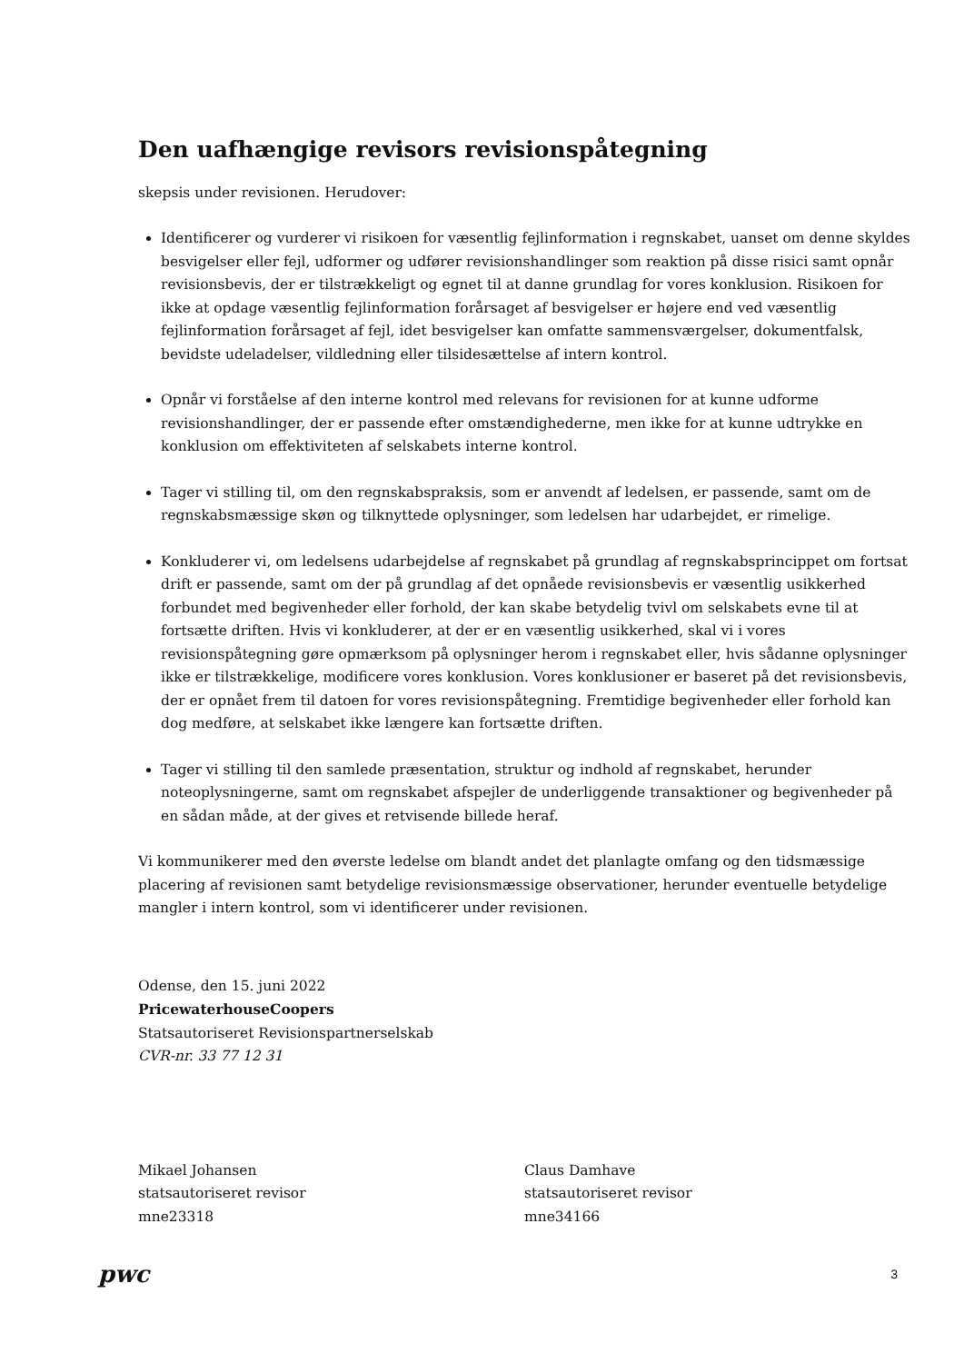Den uafhængige revisors revisionspåtegning
skepsis under revisionen. Herudover:
Identificerer og vurderer vi risikoen for væsentlig fejlinformation i regnskabet, uanset om denne skyldes besvigelser eller fejl, udformer og udfører revisionshandlinger som reaktion på disse risici samt opnår revisionsbevis, der er tilstrækkeligt og egnet til at danne grundlag for vores konklusion. Risikoen for ikke at opdage væsentlig fejlinformation forårsaget af besvigelser er højere end ved væsentlig fejlinformation forårsaget af fejl, idet besvigelser kan omfatte sammensværgelser, dokumentfalsk, bevidste udeladelser, vildledning eller tilsidesættelse af intern kontrol.
Opnår vi forståelse af den interne kontrol med relevans for revisionen for at kunne udforme revisionshandlinger, der er passende efter omstændighederne, men ikke for at kunne udtrykke en konklusion om effektiviteten af selskabets interne kontrol.
Tager vi stilling til, om den regnskabspraksis, som er anvendt af ledelsen, er passende, samt om de regnskabsmæssige skøn og tilknyttede oplysninger, som ledelsen har udarbejdet, er rimelige.
Konkluderer vi, om ledelsens udarbejdelse af regnskabet på grundlag af regnskabsprincippet om fortsat drift er passende, samt om der på grundlag af det opnåede revisionsbevis er væsentlig usikkerhed forbundet med begivenheder eller forhold, der kan skabe betydelig tvivl om selskabets evne til at fortsætte driften. Hvis vi konkluderer, at der er en væsentlig usikkerhed, skal vi i vores revisionspåtegning gøre opmærksom på oplysninger herom i regnskabet eller, hvis sådanne oplysninger ikke er tilstrækkelige, modificere vores konklusion. Vores konklusioner er baseret på det revisionsbevis, der er opnået frem til datoen for vores revisionspåtegning. Fremtidige begivenheder eller forhold kan dog medføre, at selskabet ikke længere kan fortsætte driften.
Tager vi stilling til den samlede præsentation, struktur og indhold af regnskabet, herunder noteoplysningerne, samt om regnskabet afspejler de underliggende transaktioner og begivenheder på en sådan måde, at der gives et retvisende billede heraf.
Vi kommunikerer med den øverste ledelse om blandt andet det planlagte omfang og den tidsmæssige placering af revisionen samt betydelige revisionsmæssige observationer, herunder eventuelle betydelige mangler i intern kontrol, som vi identificerer under revisionen.
Odense, den 15. juni 2022
PricewaterhouseCoopers
Statsautoriseret Revisionspartnerselskab
CVR-nr. 33 77 12 31
Mikael Johansen
statsautoriseret revisor
mne23318
Claus Damhave
statsautoriseret revisor
mne34166
pwc 3